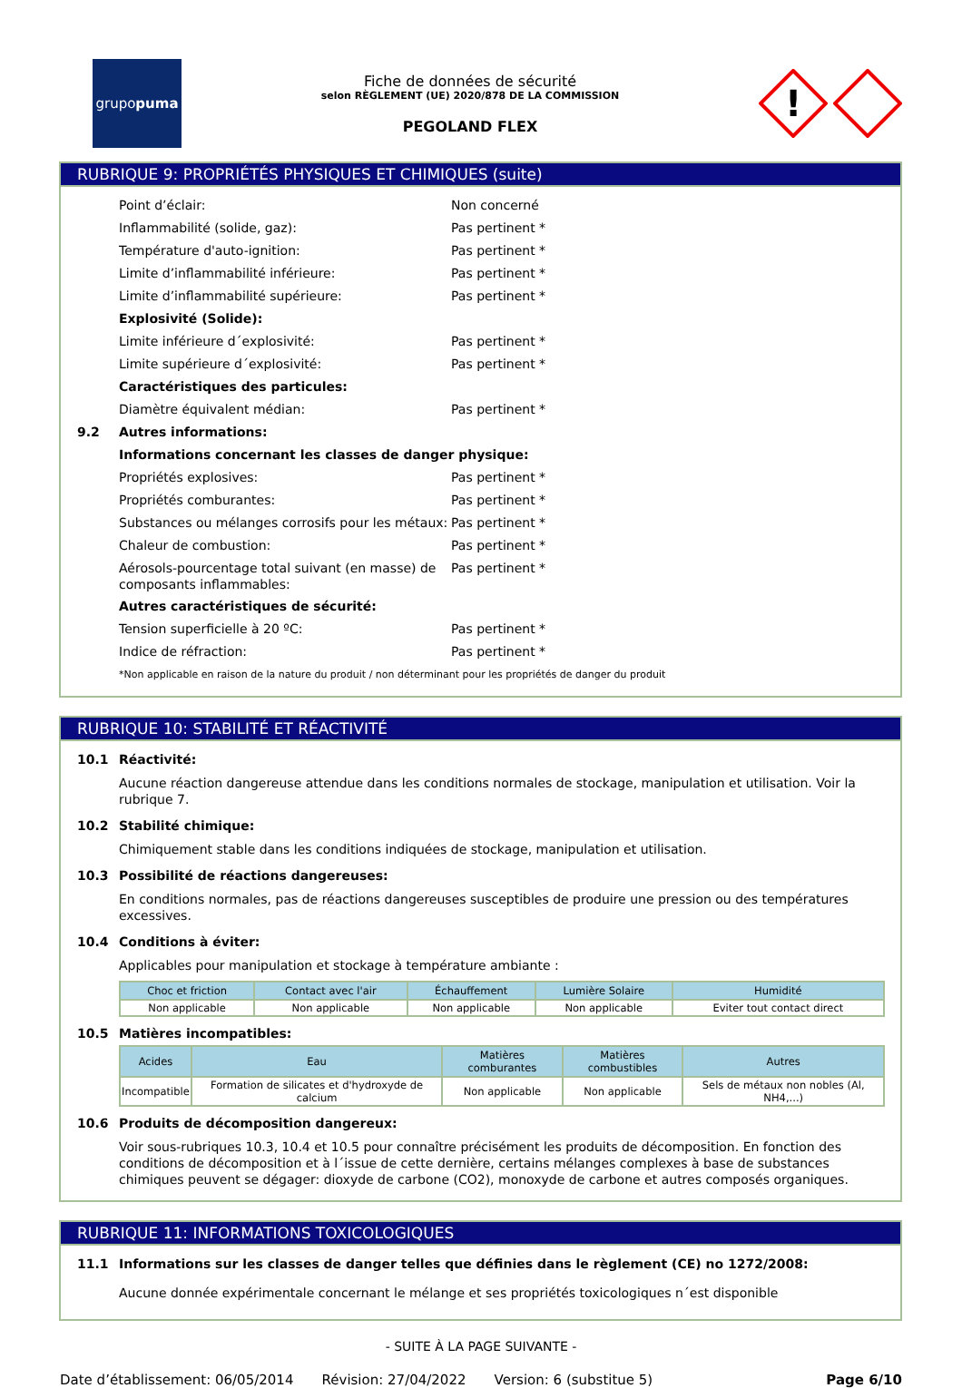grupo puma
Fiche de données de sécurité
selon RÈGLEMENT (UE) 2020/878 DE LA COMMISSION
PEGOLAND FLEX
!
RUBRIQUE 9: PROPRIÉTÉS PHYSIQUES ET CHIMIQUES (suite)
Point d’éclair: Non concerné
Inflammabilité (solide, gaz): Pas pertinent *
Température d'auto-ignition: Pas pertinent *
Limite d’inflammabilité inférieure: Pas pertinent *
Limite d’inflammabilité supérieure: Pas pertinent *
Explosivité (Solide):
Limite inférieure d´explosivité: Pas pertinent *
Limite supérieure d´explosivité: Pas pertinent *
Caractéristiques des particules:
Diamètre équivalent médian: Pas pertinent *
9.2 Autres informations:
Informations concernant les classes de danger physique:
Propriétés explosives: Pas pertinent *
Propriétés comburantes: Pas pertinent *
Substances ou mélanges corrosifs pour les métaux: Pas pertinent *
Chaleur de combustion: Pas pertinent *
Aérosols-pourcentage total suivant (en masse) de composants inflammables: Pas pertinent *
Autres caractéristiques de sécurité:
Tension superficielle à 20 ºC: Pas pertinent *
Indice de réfraction: Pas pertinent *
*Non applicable en raison de la nature du produit / non déterminant pour les propriétés de danger du produit
RUBRIQUE 10: STABILITÉ ET RÉACTIVITÉ
10.1 Réactivité:
Aucune réaction dangereuse attendue dans les conditions normales de stockage, manipulation et utilisation. Voir la rubrique 7.
10.2 Stabilité chimique:
Chimiquement stable dans les conditions indiquées de stockage, manipulation et utilisation.
10.3 Possibilité de réactions dangereuses:
En conditions normales, pas de réactions dangereuses susceptibles de produire une pression ou des températures excessives.
10.4 Conditions à éviter:
Applicables pour manipulation et stockage à température ambiante :
| Choc et friction | Contact avec l'air | Échauffement | Lumière Solaire | Humidité |
| --- | --- | --- | --- | --- |
| Non applicable | Non applicable | Non applicable | Non applicable | Eviter tout contact direct |
10.5 Matières incompatibles:
| Acides | Eau | Matières comburantes | Matières combustibles | Autres |
| --- | --- | --- | --- | --- |
| Incompatible | Formation de silicates et d'hydroxyde de calcium | Non applicable | Non applicable | Sels de métaux non nobles (Al, NH4,...) |
10.6 Produits de décomposition dangereux:
Voir sous-rubriques 10.3, 10.4 et 10.5 pour connaître précisément les produits de décomposition. En fonction des conditions de décomposition et à l´issue de cette dernière, certains mélanges complexes à base de substances chimiques peuvent se dégager: dioxyde de carbone (CO2), monoxyde de carbone et autres composés organiques.
RUBRIQUE 11: INFORMATIONS TOXICOLOGIQUES
11.1 Informations sur les classes de danger telles que définies dans le règlement (CE) no 1272/2008:
Aucune donnée expérimentale concernant le mélange et ses propriétés toxicologiques n´est disponible
- SUITE À LA PAGE SUIVANTE -
Date d’établissement: 06/05/2014 Révision: 27/04/2022 Version: 6 (substitue 5) Page 6/10